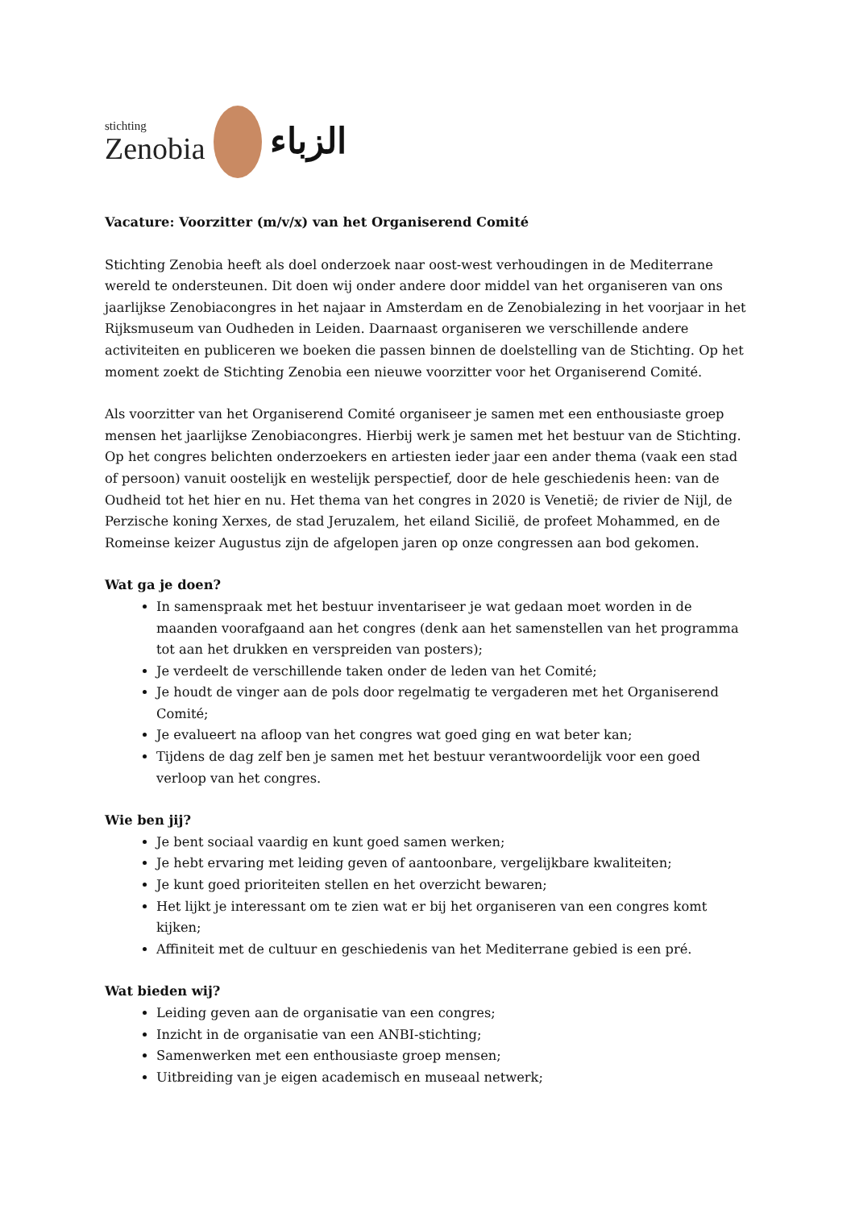stichting
Zenobia
الزباء
Vacature: Voorzitter (m/v/x) van het Organiserend Comité
Stichting Zenobia heeft als doel onderzoek naar oost-west verhoudingen in de Mediterrane wereld te ondersteunen. Dit doen wij onder andere door middel van het organiseren van ons jaarlijkse Zenobiacongres in het najaar in Amsterdam en de Zenobialezing in het voorjaar in het Rijksmuseum van Oudheden in Leiden. Daarnaast organiseren we verschillende andere activiteiten en publiceren we boeken die passen binnen de doelstelling van de Stichting. Op het moment zoekt de Stichting Zenobia een nieuwe voorzitter voor het Organiserend Comité.
Als voorzitter van het Organiserend Comité organiseer je samen met een enthousiaste groep mensen het jaarlijkse Zenobiacongres. Hierbij werk je samen met het bestuur van de Stichting. Op het congres belichten onderzoekers en artiesten ieder jaar een ander thema (vaak een stad of persoon) vanuit oostelijk en westelijk perspectief, door de hele geschiedenis heen: van de Oudheid tot het hier en nu. Het thema van het congres in 2020 is Venetië; de rivier de Nijl, de Perzische koning Xerxes, de stad Jeruzalem, het eiland Sicilië, de profeet Mohammed, en de Romeinse keizer Augustus zijn de afgelopen jaren op onze congressen aan bod gekomen.
Wat ga je doen?
In samenspraak met het bestuur inventariseer je wat gedaan moet worden in de maanden voorafgaand aan het congres (denk aan het samenstellen van het programma tot aan het drukken en verspreiden van posters);
Je verdeelt de verschillende taken onder de leden van het Comité;
Je houdt de vinger aan de pols door regelmatig te vergaderen met het Organiserend Comité;
Je evalueert na afloop van het congres wat goed ging en wat beter kan;
Tijdens de dag zelf ben je samen met het bestuur verantwoordelijk voor een goed verloop van het congres.
Wie ben jij?
Je bent sociaal vaardig en kunt goed samen werken;
Je hebt ervaring met leiding geven of aantoonbare, vergelijkbare kwaliteiten;
Je kunt goed prioriteiten stellen en het overzicht bewaren;
Het lijkt je interessant om te zien wat er bij het organiseren van een congres komt kijken;
Affiniteit met de cultuur en geschiedenis van het Mediterrane gebied is een pré.
Wat bieden wij?
Leiding geven aan de organisatie van een congres;
Inzicht in de organisatie van een ANBI-stichting;
Samenwerken met een enthousiaste groep mensen;
Uitbreiding van je eigen academisch en museaal netwerk;